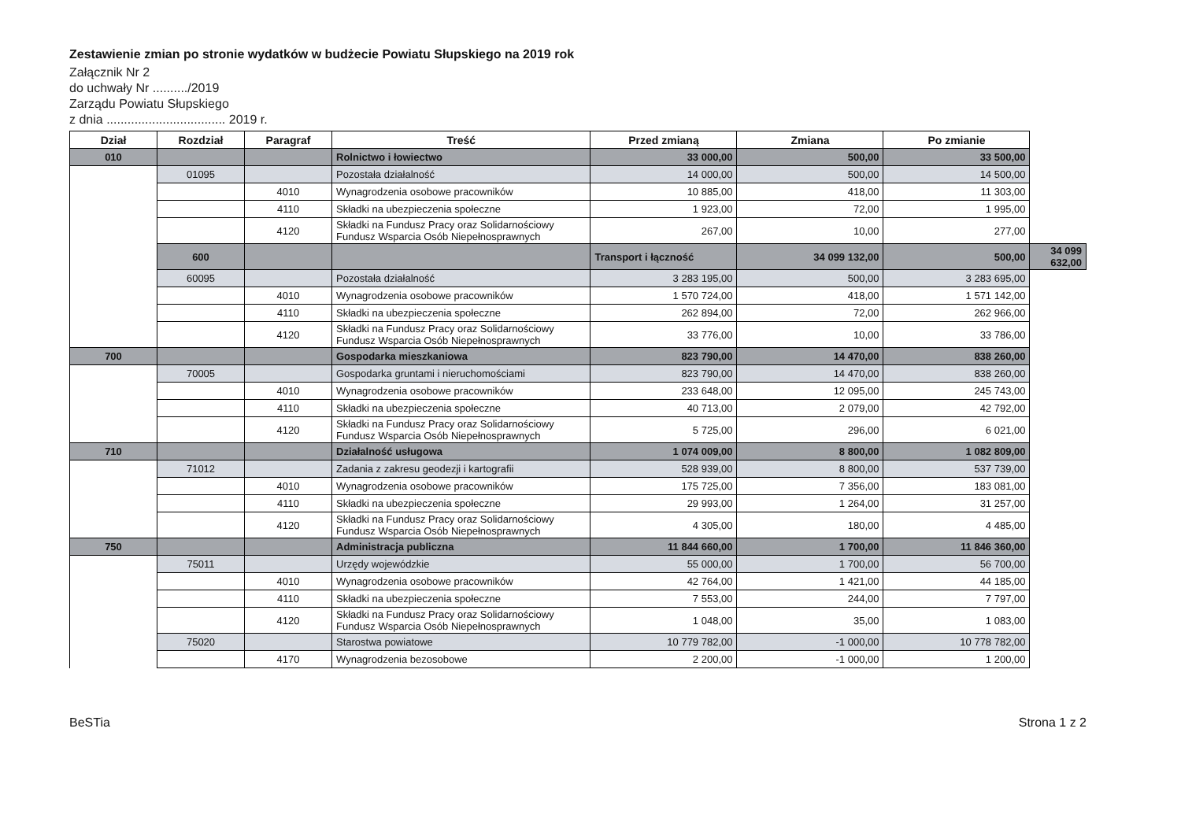Zestawienie zmian po stronie wydatków w budżecie Powiatu Słupskiego na 2019 rok
Załącznik Nr 2
do uchwały Nr ........../2019
Zarządu Powiatu Słupskiego
z dnia .................................. 2019 r.
| Dział | Rozdział | Paragraf | Treść | Przed zmianą | Zmiana | Po zmianie | |
| --- | --- | --- | --- | --- | --- | --- | --- |
| 010 | | | Rolnictwo i łowiectwo | 33 000,00 | 500,00 | 33 500,00 | |
| | 01095 | | Pozostała działalność | 14 000,00 | 500,00 | 14 500,00 | |
| | | 4010 | Wynagrodzenia osobowe pracowników | 10 885,00 | 418,00 | 11 303,00 | |
| | | 4110 | Składki na ubezpieczenia społeczne | 1 923,00 | 72,00 | 1 995,00 | |
| | | 4120 | Składki na Fundusz Pracy oraz Solidarnościowy Fundusz Wsparcia Osób Niepełnosprawnych | 267,00 | 10,00 | 277,00 | |
| | 600 | | | Transport i łączność | 34 099 132,00 | 500,00 | 34 099 632,00 |
| | 60095 | | Pozostała działalność | 3 283 195,00 | 500,00 | 3 283 695,00 | |
| | | 4010 | Wynagrodzenia osobowe pracowników | 1 570 724,00 | 418,00 | 1 571 142,00 | |
| | | 4110 | Składki na ubezpieczenia społeczne | 262 894,00 | 72,00 | 262 966,00 | |
| | | 4120 | Składki na Fundusz Pracy oraz Solidarnościowy Fundusz Wsparcia Osób Niepełnosprawnych | 33 776,00 | 10,00 | 33 786,00 | |
| 700 | | | Gospodarka mieszkaniowa | 823 790,00 | 14 470,00 | 838 260,00 | |
| | 70005 | | Gospodarka gruntami i nieruchomościami | 823 790,00 | 14 470,00 | 838 260,00 | |
| | | 4010 | Wynagrodzenia osobowe pracowników | 233 648,00 | 12 095,00 | 245 743,00 | |
| | | 4110 | Składki na ubezpieczenia społeczne | 40 713,00 | 2 079,00 | 42 792,00 | |
| | | 4120 | Składki na Fundusz Pracy oraz Solidarnościowy Fundusz Wsparcia Osób Niepełnosprawnych | 5 725,00 | 296,00 | 6 021,00 | |
| 710 | | | Działalność usługowa | 1 074 009,00 | 8 800,00 | 1 082 809,00 | |
| | 71012 | | Zadania z zakresu geodezji i kartografii | 528 939,00 | 8 800,00 | 537 739,00 | |
| | | 4010 | Wynagrodzenia osobowe pracowników | 175 725,00 | 7 356,00 | 183 081,00 | |
| | | 4110 | Składki na ubezpieczenia społeczne | 29 993,00 | 1 264,00 | 31 257,00 | |
| | | 4120 | Składki na Fundusz Pracy oraz Solidarnościowy Fundusz Wsparcia Osób Niepełnosprawnych | 4 305,00 | 180,00 | 4 485,00 | |
| 750 | | | Administracja publiczna | 11 844 660,00 | 1 700,00 | 11 846 360,00 | |
| | 75011 | | Urzędy wojewódzkie | 55 000,00 | 1 700,00 | 56 700,00 | |
| | | 4010 | Wynagrodzenia osobowe pracowników | 42 764,00 | 1 421,00 | 44 185,00 | |
| | | 4110 | Składki na ubezpieczenia społeczne | 7 553,00 | 244,00 | 7 797,00 | |
| | | 4120 | Składki na Fundusz Pracy oraz Solidarnościowy Fundusz Wsparcia Osób Niepełnosprawnych | 1 048,00 | 35,00 | 1 083,00 | |
| | 75020 | | Starostwa powiatowe | 10 779 782,00 | -1 000,00 | 10 778 782,00 | |
| | | 4170 | Wynagrodzenia bezosobowe | 2 200,00 | -1 000,00 | 1 200,00 | |
BeSTia Strona 1 z 2